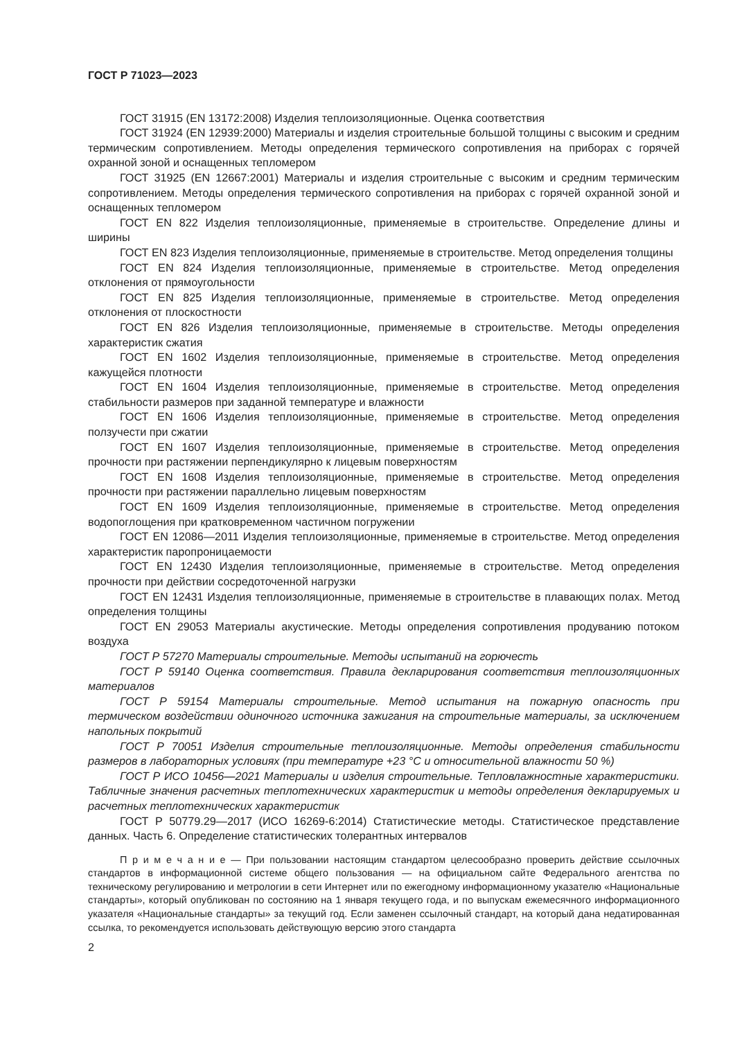ГОСТ Р 71023—2023
ГОСТ 31915 (EN 13172:2008) Изделия теплоизоляционные. Оценка соответствия
ГОСТ 31924 (EN 12939:2000) Материалы и изделия строительные большой толщины с высоким и средним термическим сопротивлением. Методы определения термического сопротивления на приборах с горячей охранной зоной и оснащенных тепломером
ГОСТ 31925 (EN 12667:2001) Материалы и изделия строительные с высоким и средним термическим сопротивлением. Методы определения термического сопротивления на приборах с горячей охранной зоной и оснащенных тепломером
ГОСТ EN 822 Изделия теплоизоляционные, применяемые в строительстве. Определение длины и ширины
ГОСТ EN 823 Изделия теплоизоляционные, применяемые в строительстве. Метод определения толщины
ГОСТ EN 824 Изделия теплоизоляционные, применяемые в строительстве. Метод определения отклонения от прямоугольности
ГОСТ EN 825 Изделия теплоизоляционные, применяемые в строительстве. Метод определения отклонения от плоскостности
ГОСТ EN 826 Изделия теплоизоляционные, применяемые в строительстве. Методы определения характеристик сжатия
ГОСТ EN 1602 Изделия теплоизоляционные, применяемые в строительстве. Метод определения кажущейся плотности
ГОСТ EN 1604 Изделия теплоизоляционные, применяемые в строительстве. Метод определения стабильности размеров при заданной температуре и влажности
ГОСТ EN 1606 Изделия теплоизоляционные, применяемые в строительстве. Метод определения ползучести при сжатии
ГОСТ EN 1607 Изделия теплоизоляционные, применяемые в строительстве. Метод определения прочности при растяжении перпендикулярно к лицевым поверхностям
ГОСТ EN 1608 Изделия теплоизоляционные, применяемые в строительстве. Метод определения прочности при растяжении параллельно лицевым поверхностям
ГОСТ EN 1609 Изделия теплоизоляционные, применяемые в строительстве. Метод определения водопоглощения при кратковременном частичном погружении
ГОСТ EN 12086—2011 Изделия теплоизоляционные, применяемые в строительстве. Метод определения характеристик паропроницаемости
ГОСТ EN 12430 Изделия теплоизоляционные, применяемые в строительстве. Метод определения прочности при действии сосредоточенной нагрузки
ГОСТ EN 12431 Изделия теплоизоляционные, применяемые в строительстве в плавающих полах. Метод определения толщины
ГОСТ EN 29053 Материалы акустические. Методы определения сопротивления продуванию потоком воздуха
ГОСТ Р 57270 Материалы строительные. Методы испытаний на горючесть
ГОСТ Р 59140 Оценка соответствия. Правила декларирования соответствия теплоизоляционных материалов
ГОСТ Р 59154 Материалы строительные. Метод испытания на пожарную опасность при термическом воздействии одиночного источника зажигания на строительные материалы, за исключением напольных покрытий
ГОСТ Р 70051 Изделия строительные теплоизоляционные. Методы определения стабильности размеров в лабораторных условиях (при температуре +23 °С и относительной влажности 50 %)
ГОСТ Р ИСО 10456—2021 Материалы и изделия строительные. Тепловлажностные характеристики. Табличные значения расчетных теплотехнических характеристик и методы определения декларируемых и расчетных теплотехнических характеристик
ГОСТ Р 50779.29—2017 (ИСО 16269-6:2014) Статистические методы. Статистическое представление данных. Часть 6. Определение статистических толерантных интервалов
П р и м е ч а н и е — При пользовании настоящим стандартом целесообразно проверить действие ссылочных стандартов в информационной системе общего пользования — на официальном сайте Федерального агентства по техническому регулированию и метрологии в сети Интернет или по ежегодному информационному указателю «Национальные стандарты», который опубликован по состоянию на 1 января текущего года, и по выпускам ежемесячного информационного указателя «Национальные стандарты» за текущий год. Если заменен ссылочный стандарт, на который дана недатированная ссылка, то рекомендуется использовать действующую версию этого стандарта
2